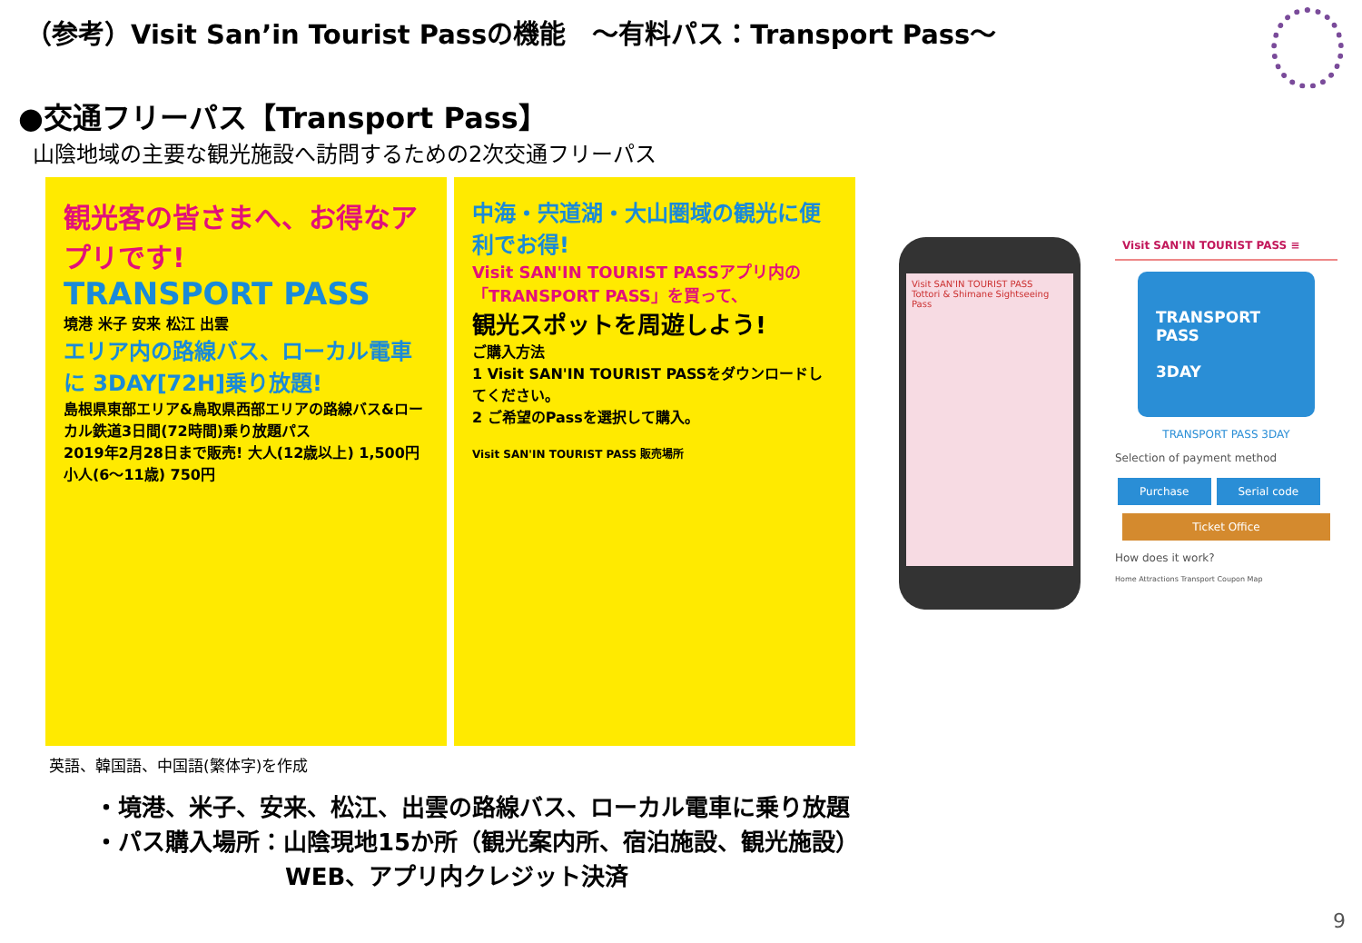（参考）Visit San’in Tourist Passの機能　～有料パス：Transport Pass～
●交通フリーパス【Transport Pass】
山陰地域の主要な観光施設へ訪問するための2次交通フリーパス
観光客の皆さまへ、お得なアプリです!
TRANSPORT PASS
境港 米子 安来 松江 出雲
エリア内の路線バス、ローカル電車に 3DAY[72H]乗り放題!
島根県東部エリア&鳥取県西部エリアの路線バス&ローカル鉄道3日間(72時間)乗り放題パス
2019年2月28日まで販売! 大人(12歳以上) 1,500円 小人(6～11歳) 750円
中海・宍道湖・大山圏域の観光に便利でお得!
Visit SAN'IN TOURIST PASSアプリ内の「TRANSPORT PASS」を買って、
観光スポットを周遊しよう!
ご購入方法
1 Visit SAN'IN TOURIST PASSをダウンロードしてください。
2 ご希望のPassを選択して購入。
Visit SAN'IN TOURIST PASS 販売場所
Visit SAN'IN TOURIST PASS
Tottori & Shimane Sightseeing Pass
Visit SAN'IN TOURIST PASS ≡
TRANSPORT PASS
3DAY
TRANSPORT PASS 3DAY
Selection of payment method
Purchase Serial code
Ticket Office
How does it work?
Home Attractions Transport Coupon Map
英語、韓国語、中国語(繁体字)を作成
・境港、米子、安来、松江、出雲の路線バス、ローカル電車に乗り放題
・パス購入場所：山陰現地15か所（観光案内所、宿泊施設、観光施設）
WEB、アプリ内クレジット決済
9